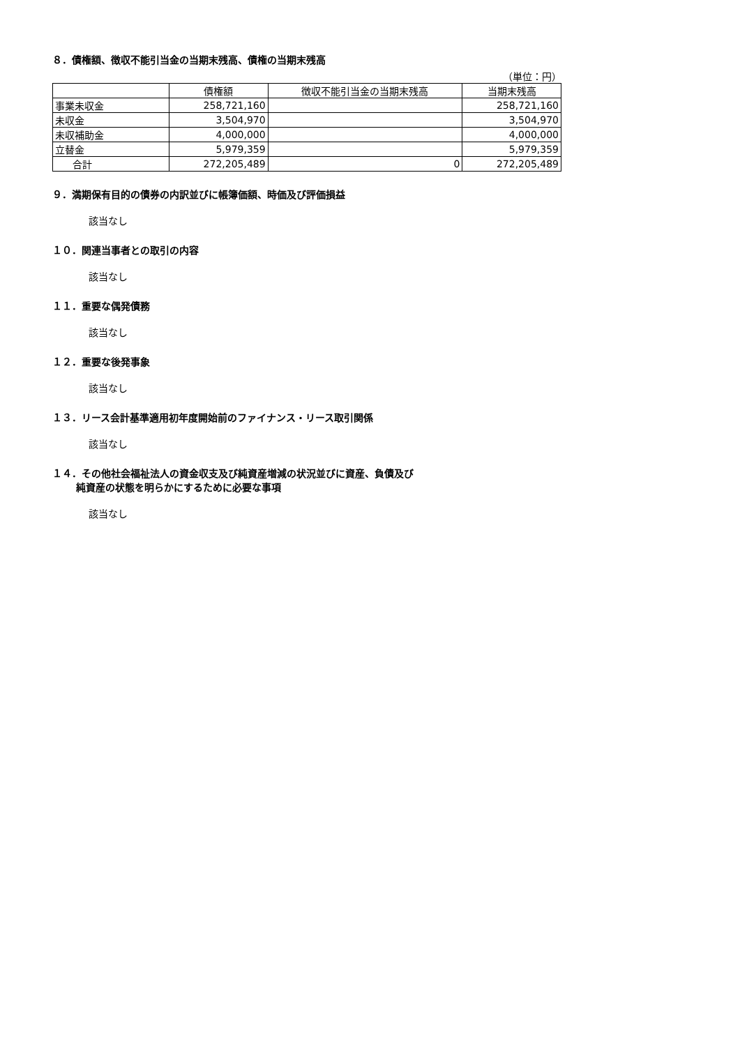８．債権額、徴収不能引当金の当期末残高、債権の当期末残高
（単位：円）
| | 債権額 | 徴収不能引当金の当期末残高 | 当期末残高 |
| --- | --- | --- | --- |
| 事業未収金 | 258,721,160 | | 258,721,160 |
| 未収金 | 3,504,970 | | 3,504,970 |
| 未収補助金 | 4,000,000 | | 4,000,000 |
| 立替金 | 5,979,359 | | 5,979,359 |
| 合計 | 272,205,489 | 0 | 272,205,489 |
９．満期保有目的の債券の内訳並びに帳簿価額、時価及び評価損益
該当なし
１０．関連当事者との取引の内容
該当なし
１１．重要な偶発債務
該当なし
１２．重要な後発事象
該当なし
１３．リース会計基準適用初年度開始前のファイナンス・リース取引関係
該当なし
１４．その他社会福祉法人の資金収支及び純資産増減の状況並びに資産、負債及び
純資産の状態を明らかにするために必要な事項
該当なし